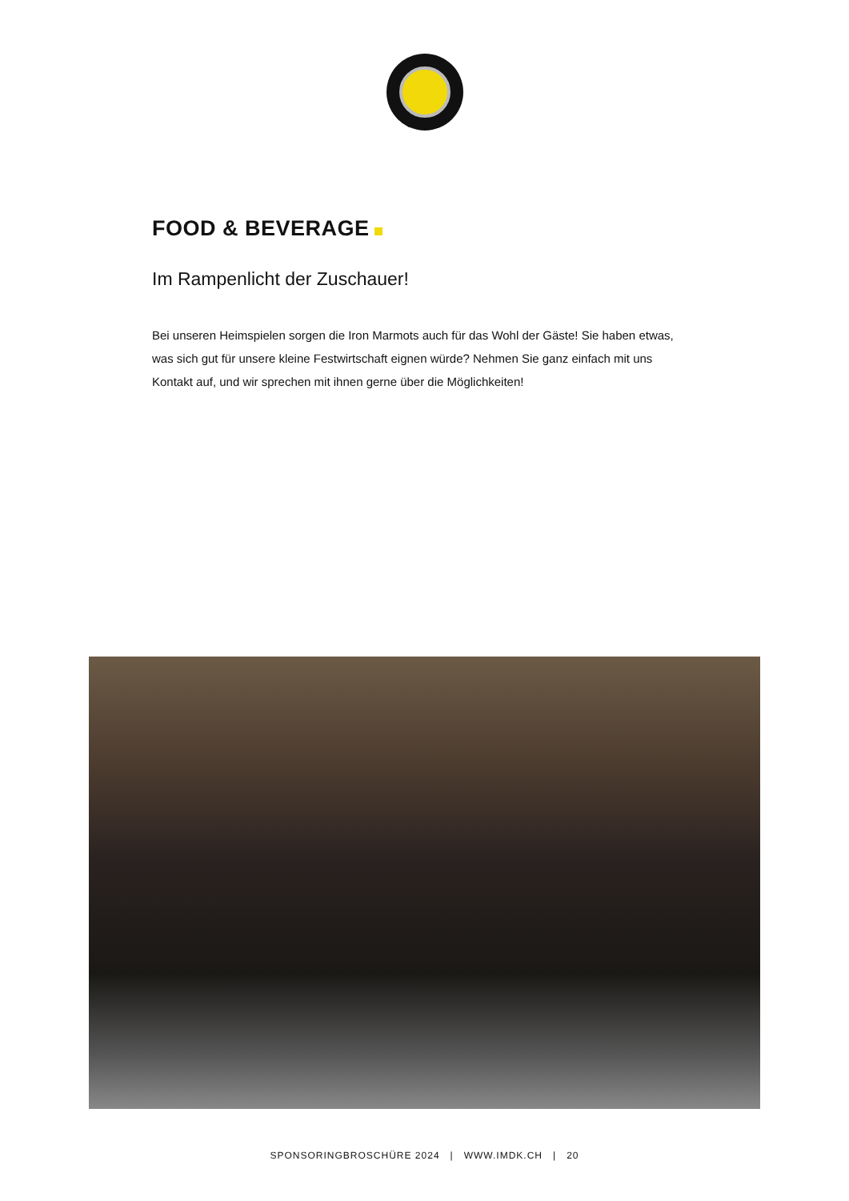FOOD & BEVERAGE
Im Rampenlicht der Zuschauer!
Bei unseren Heimspielen sorgen die Iron Marmots auch für das Wohl der Gäste! Sie haben etwas, was sich gut für unsere kleine Festwirtschaft eignen würde? Nehmen Sie ganz einfach mit uns Kontakt auf, und wir sprechen mit ihnen gerne über die Möglichkeiten!
SPONSORINGBROSCHÜRE 2024 | WWW.IMDK.CH | 20